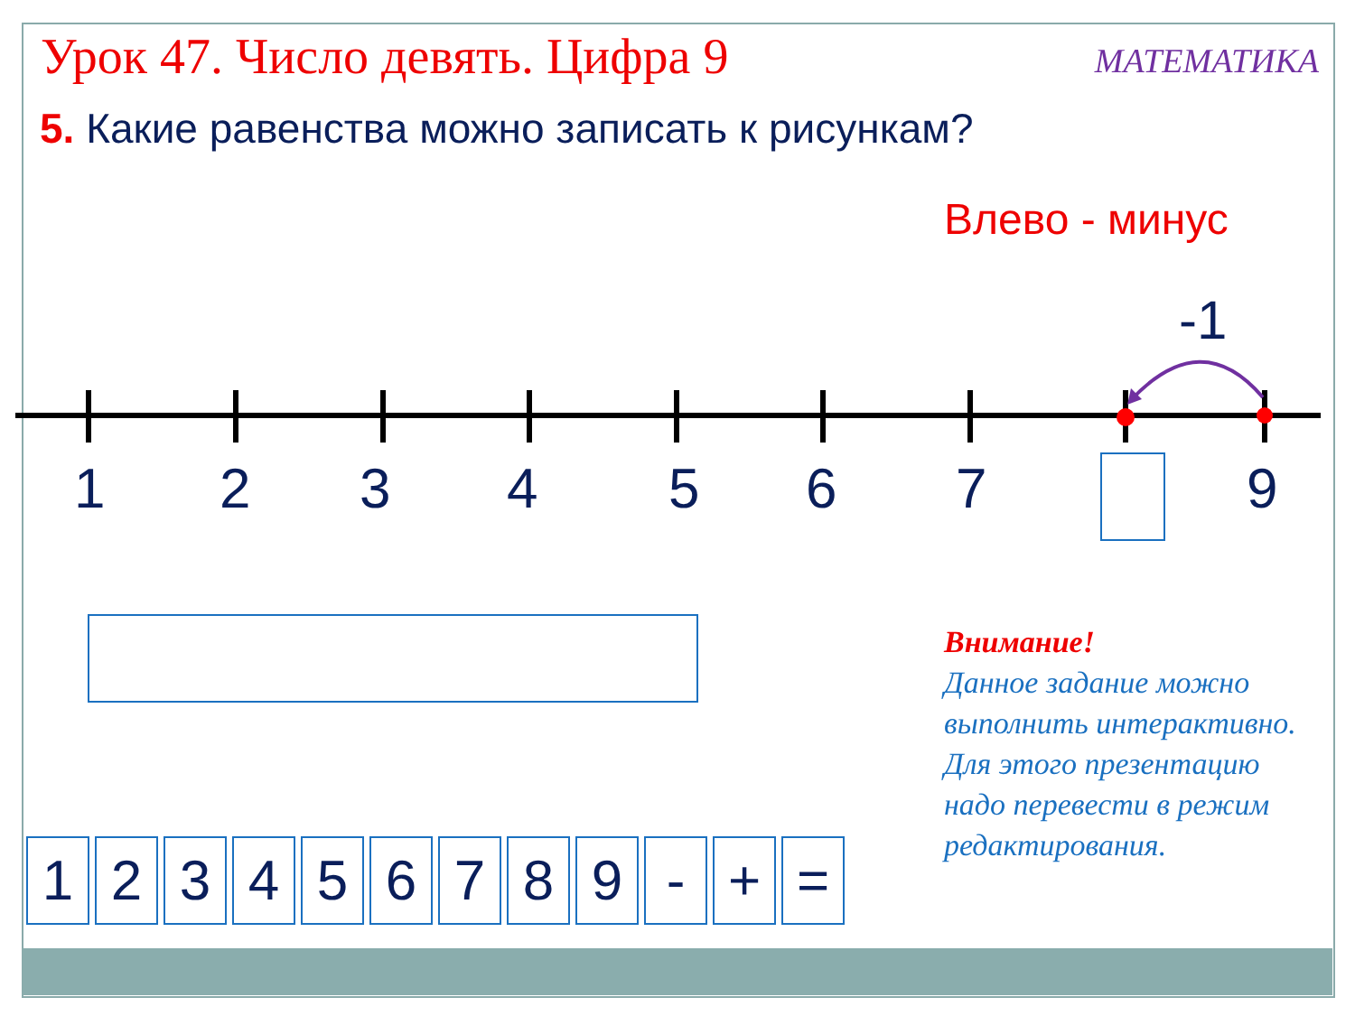Урок 47. Число девять. Цифра 9
МАТЕМАТИКА
5. Какие равенства можно записать к рисункам?
Влево - минус
-1
1 2 3 4 5 6 7 9
1 2 3 4 5 6 7 8 9 - + =
Внимание!
Данное задание можно выполнить интерактивно.
Для этого презентацию надо перевести в режим редактирования.